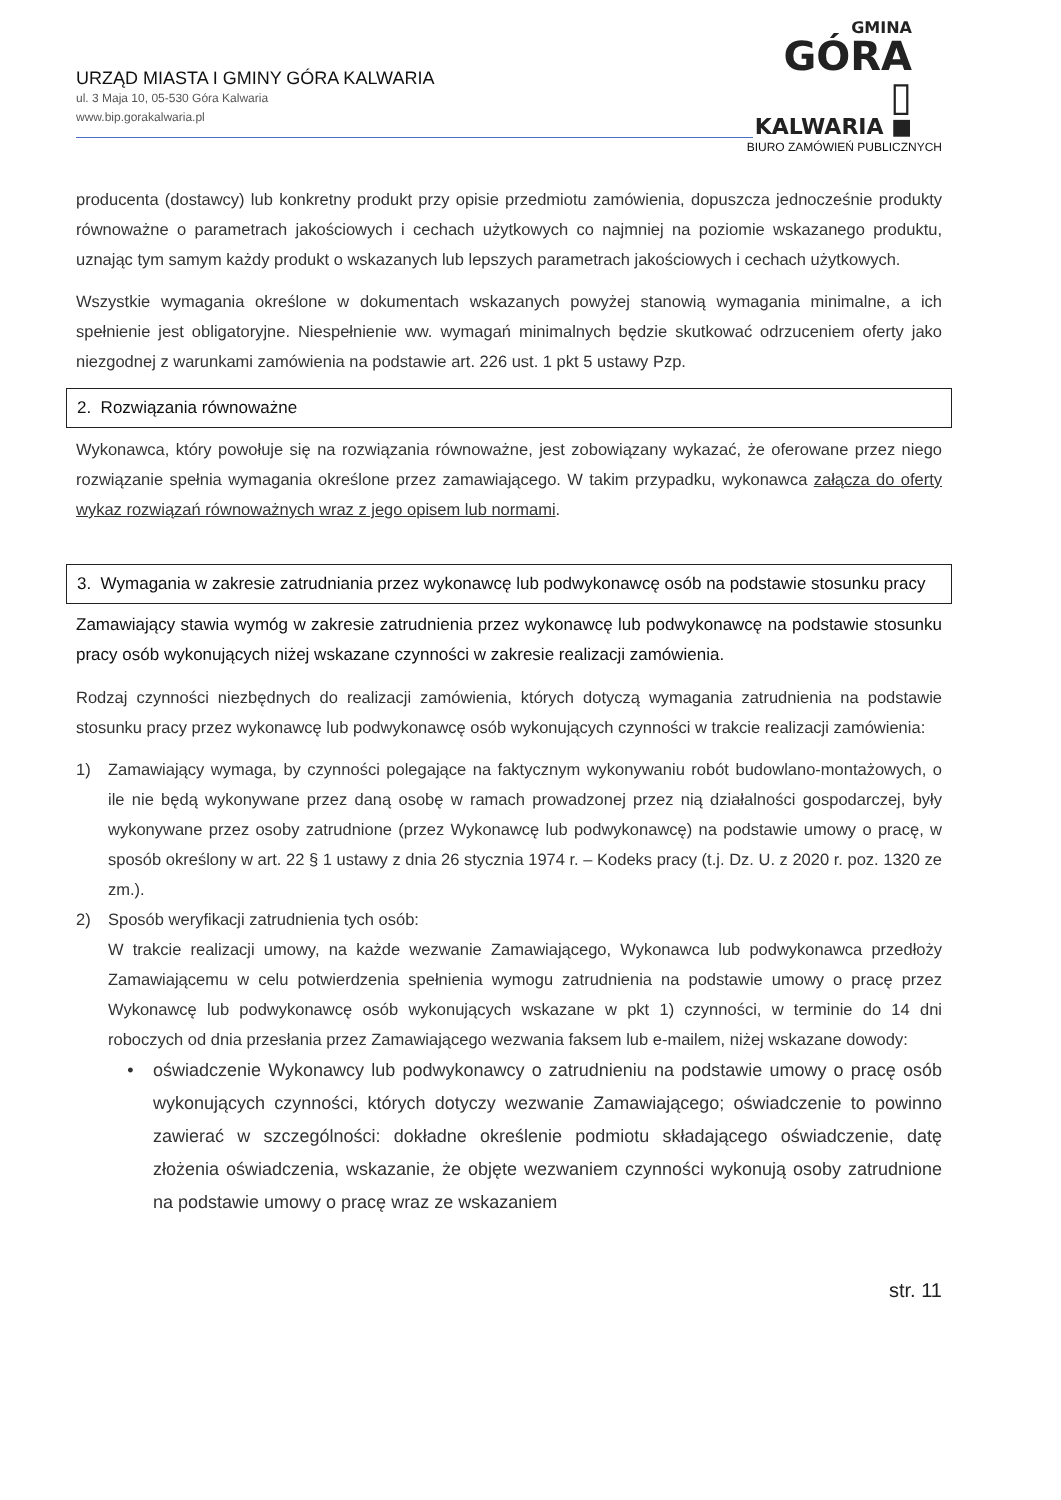URZĄD MIASTA I GMINY GÓRA KALWARIA
ul. 3 Maja 10, 05-530 Góra Kalwaria
www.bip.gorakalwaria.pl
GMINA
GÓRA ▯
KALWARIA ■
BIURO ZAMÓWIEŃ PUBLICZNYCH
producenta (dostawcy) lub konkretny produkt przy opisie przedmiotu zamówienia, dopuszcza jednocześnie produkty równoważne o parametrach jakościowych i cechach użytkowych co najmniej na poziomie wskazanego produktu, uznając tym samym każdy produkt o wskazanych lub lepszych parametrach jakościowych i cechach użytkowych.
Wszystkie wymagania określone w dokumentach wskazanych powyżej stanowią wymagania minimalne, a ich spełnienie jest obligatoryjne. Niespełnienie ww. wymagań minimalnych będzie skutkować odrzuceniem oferty jako niezgodnej z warunkami zamówienia na podstawie art. 226 ust. 1 pkt 5 ustawy Pzp.
2. Rozwiązania równoważne
Wykonawca, który powołuje się na rozwiązania równoważne, jest zobowiązany wykazać, że oferowane przez niego rozwiązanie spełnia wymagania określone przez zamawiającego. W takim przypadku, wykonawca załącza do oferty wykaz rozwiązań równoważnych wraz z jego opisem lub normami.
3. Wymagania w zakresie zatrudniania przez wykonawcę lub podwykonawcę osób na podstawie stosunku pracy
Zamawiający stawia wymóg w zakresie zatrudnienia przez wykonawcę lub podwykonawcę na podstawie stosunku pracy osób wykonujących niżej wskazane czynności w zakresie realizacji zamówienia.
Rodzaj czynności niezbędnych do realizacji zamówienia, których dotyczą wymagania zatrudnienia na podstawie stosunku pracy przez wykonawcę lub podwykonawcę osób wykonujących czynności w trakcie realizacji zamówienia:
1) Zamawiający wymaga, by czynności polegające na faktycznym wykonywaniu robót budowlano-montażowych, o ile nie będą wykonywane przez daną osobę w ramach prowadzonej przez nią działalności gospodarczej, były wykonywane przez osoby zatrudnione (przez Wykonawcę lub podwykonawcę) na podstawie umowy o pracę, w sposób określony w art. 22 § 1 ustawy z dnia 26 stycznia 1974 r. – Kodeks pracy (t.j. Dz. U. z 2020 r. poz. 1320 ze zm.).
2) Sposób weryfikacji zatrudnienia tych osób:
W trakcie realizacji umowy, na każde wezwanie Zamawiającego, Wykonawca lub podwykonawca przedłoży Zamawiającemu w celu potwierdzenia spełnienia wymogu zatrudnienia na podstawie umowy o pracę przez Wykonawcę lub podwykonawcę osób wykonujących wskazane w pkt 1) czynności, w terminie do 14 dni roboczych od dnia przesłania przez Zamawiającego wezwania faksem lub e-mailem, niżej wskazane dowody:
• oświadczenie Wykonawcy lub podwykonawcy o zatrudnieniu na podstawie umowy o pracę osób wykonujących czynności, których dotyczy wezwanie Zamawiającego; oświadczenie to powinno zawierać w szczególności: dokładne określenie podmiotu składającego oświadczenie, datę złożenia oświadczenia, wskazanie, że objęte wezwaniem czynności wykonują osoby zatrudnione na podstawie umowy o pracę wraz ze wskazaniem
str. 11